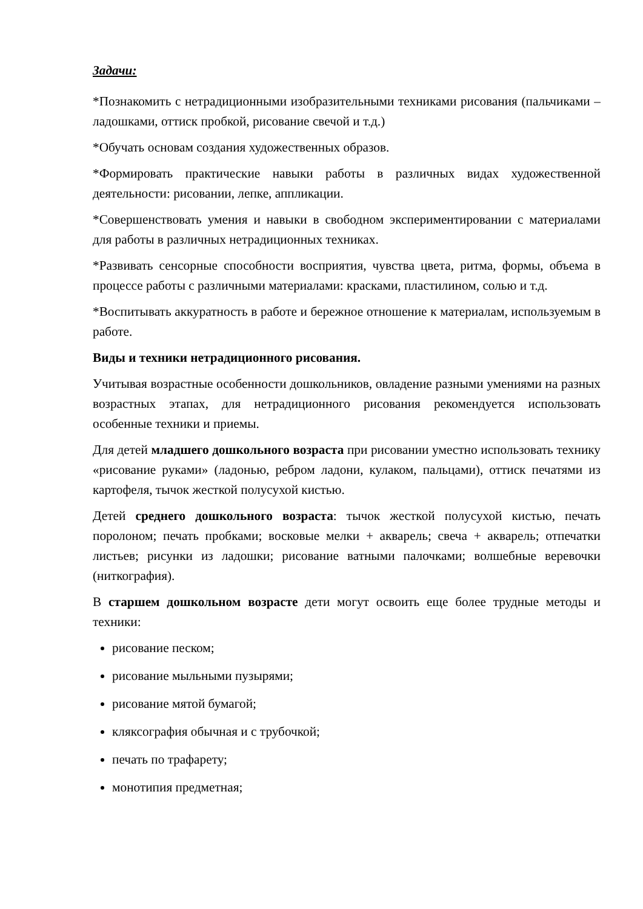Задачи:
*Познакомить с нетрадиционными изобразительными техниками рисования (пальчиками – ладошками, оттиск пробкой, рисование свечой и т.д.)
*Обучать основам создания художественных образов.
*Формировать практические навыки работы в различных видах художественной деятельности: рисовании, лепке, аппликации.
*Совершенствовать умения и навыки в свободном экспериментировании с материалами для работы в различных нетрадиционных техниках.
*Развивать сенсорные способности восприятия, чувства цвета, ритма, формы, объема в процессе работы с различными материалами: красками, пластилином, солью и т.д.
*Воспитывать аккуратность в работе и бережное отношение к материалам, используемым в работе.
Виды и техники нетрадиционного рисования.
Учитывая возрастные особенности дошкольников, овладение разными умениями на разных возрастных этапах, для нетрадиционного рисования рекомендуется использовать особенные техники и приемы.
Для детей младшего дошкольного возраста при рисовании уместно использовать технику «рисование руками» (ладонью, ребром ладони, кулаком, пальцами), оттиск печатями из картофеля, тычок жесткой полусухой кистью.
Детей среднего дошкольного возраста: тычок жесткой полусухой кистью, печать поролоном; печать пробками; восковые мелки + акварель; свеча + акварель; отпечатки листьев; рисунки из ладошки; рисование ватными палочками; волшебные веревочки (ниткография).
В старшем дошкольном возрасте дети могут освоить еще более трудные методы и техники:
рисование песком;
рисование мыльными пузырями;
рисование мятой бумагой;
кляксография обычная и с трубочкой;
печать по трафарету;
монотипия предметная;